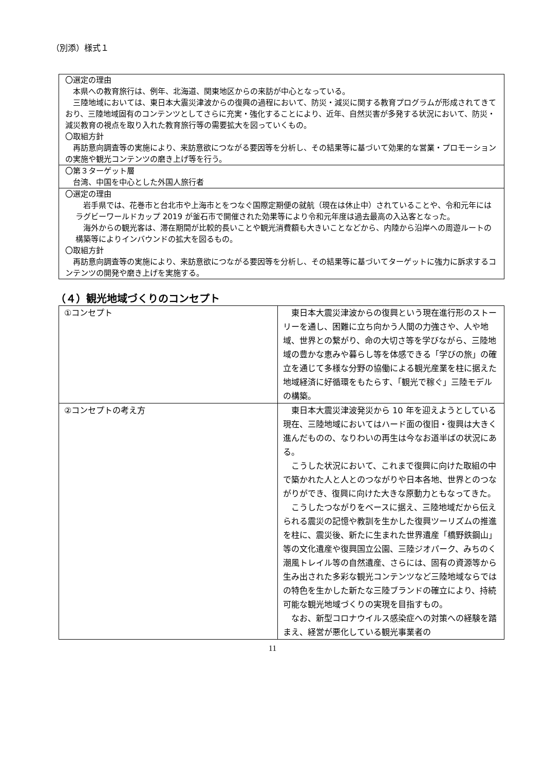（別添）様式１
| 〇選定の理由 本県への教育旅行は、例年、北海道、関東地区からの来訪が中心となっている。 三陸地域においては、東日本大震災津波からの復興の過程において、防災・減災に関する教育プログラムが形成されてきており、三陸地域固有のコンテンツとしてさらに充実・強化することにより、近年、自然災害が多発する状況において、防災・減災教育の視点を取り入れた教育旅行等の需要拡大を図っていくもの。 〇取組方針 再訪意向調査等の実施により、来訪意欲につながる要因等を分析し、その結果等に基づいて効果的な営業・プロモーションの実施や観光コンテンツの磨き上げ等を行う。 |
| 〇第３ターゲット層 台湾、中国を中心とした外国人旅行者 |
| 〇選定の理由 岩手県では、花巻市と台北市や上海市とをつなぐ国際定期便の就航（現在は休止中）されていることや、令和元年にはラグビーワールドカップ 2019 が釜石市で開催された効果等により令和元年度は過去最高の入込客となった。 海外からの観光客は、滞在期間が比較的長いことや観光消費額も大きいことなどから、内陸から沿岸への周遊ルートの構築等によりインバウンドの拡大を図るもの。 〇取組方針 再訪意向調査等の実施により、来訪意欲につながる要因等を分析し、その結果等に基づいてターゲットに強力に訴求するコンテンツの開発や磨き上げを実施する。 |
（４）観光地域づくりのコンセプト
| ①コンセプト | 東日本大震災津波からの復興という現在進行形のストーリーを通し、困難に立ち向かう人間の力強さや、人や地域、世界との繋がり、命の大切さ等を学びながら、三陸地域の豊かな恵みや暮らし等を体感できる「学びの旅」の確立を通じて多様な分野の協働による観光産業を柱に据えた地域経済に好循環をもたらす、「観光で稼ぐ」三陸モデルの構築。 |
| ②コンセプトの考え方 | 東日本大震災津波発災から 10 年を迎えようとしている現在、三陸地域においてはハード面の復旧・復興は大きく進んだものの、なりわいの再生は今なお道半ばの状況にある。 こうした状況において、これまで復興に向けた取組の中で築かれた人と人とのつながりや日本各地、世界とのつながりができ、復興に向けた大きな原動力ともなってきた。 こうしたつながりをベースに据え、三陸地域だから伝えられる震災の記憶や教訓を生かした復興ツーリズムの推進を柱に、震災後、新たに生まれた世界遺産「橋野鉄鋼山」等の文化遺産や復興国立公園、三陸ジオパーク、みちのく潮風トレイル等の自然遺産、さらには、固有の資源等から生み出された多彩な観光コンテンツなど三陸地域ならではの特色を生かした新たな三陸ブランドの確立により、持続可能な観光地域づくりの実現を目指すもの。 なお、新型コロナウイルス感染症への対策への経験を踏まえ、経営が悪化している観光事業者の |
11